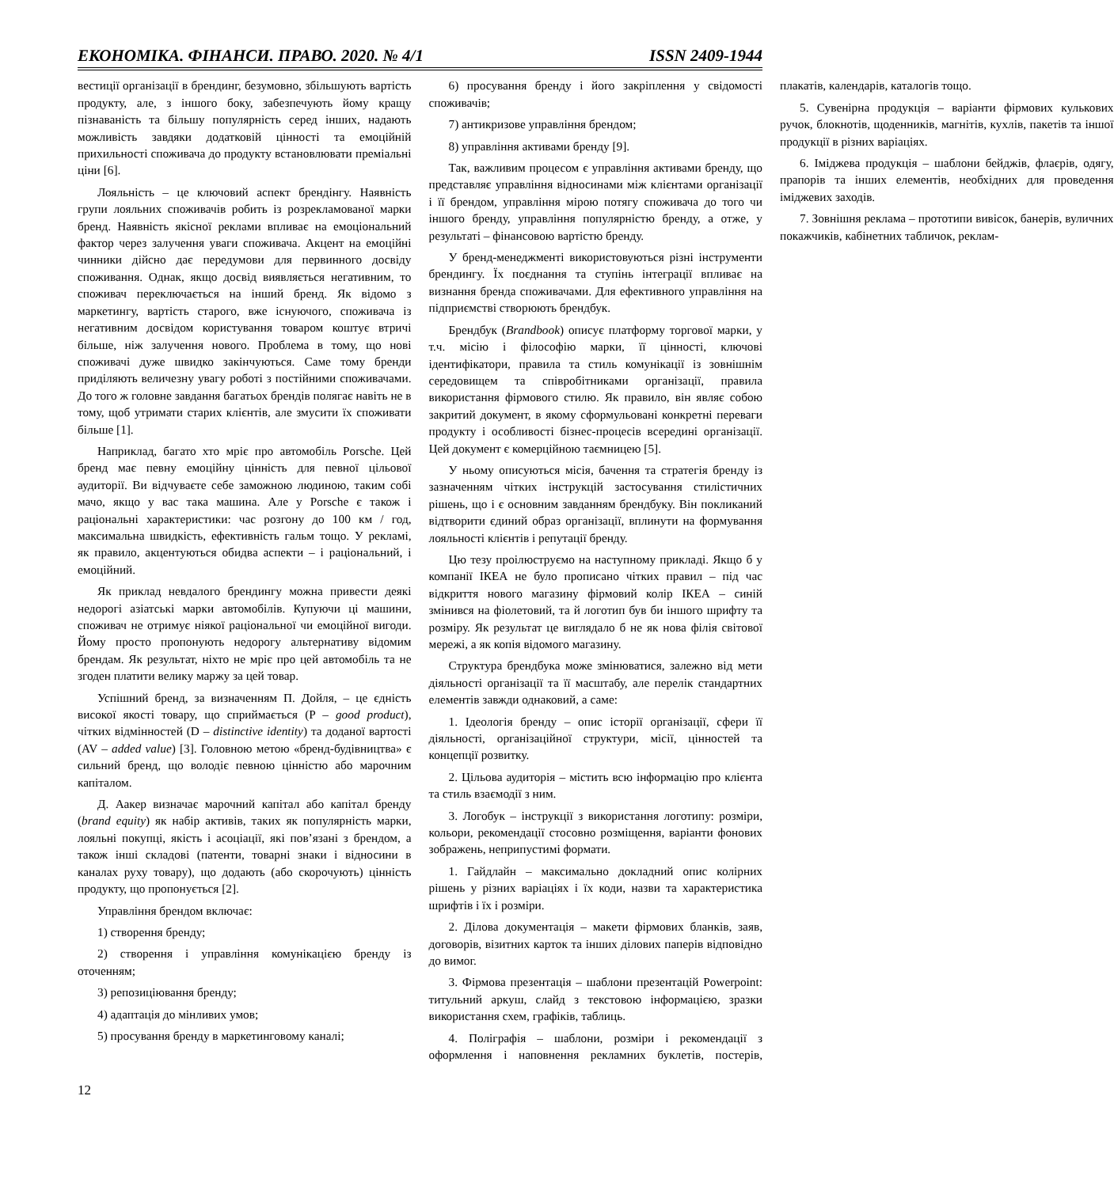ЕКОНОМІКА. ФІНАНСИ. ПРАВО. 2020. № 4/1 ISSN 2409-1944
вестиції організації в брендинг, безумовно, збільшують вартість продукту, але, з іншого боку, забезпечують йому кращу пізнаваність та більшу популярність серед інших, надають можливість завдяки додатковій цінності та емоційній прихильності споживача до продукту встановлювати преміальні ціни [6].
Лояльність – це ключовий аспект брендінгу. Наявність групи лояльних споживачів робить із розрекламованої марки бренд. Наявність якісної реклами впливає на емоціональний фактор через залучення уваги споживача. Акцент на емоційні чинники дійсно дає передумови для первинного досвіду споживання. Однак, якщо досвід виявляється негативним, то споживач переключається на інший бренд. Як відомо з маркетингу, вартість старого, вже існуючого, споживача із негативним досвідом користування товаром коштує втричі більше, ніж залучення нового. Проблема в тому, що нові споживачі дуже швидко закінчуються. Саме тому бренди приділяють величезну увагу роботі з постійними споживачами. До того ж головне завдання багатьох брендів полягає навіть не в тому, щоб утримати старих клієнтів, але змусити їх споживати більше [1].
Наприклад, багато хто мріє про автомобіль Porsche. Цей бренд має певну емоційну цінність для певної цільової аудиторії. Ви відчуваєте себе заможною людиною, таким собі мачо, якщо у вас така машина. Але у Porsche є також і раціональні характеристики: час розгону до 100 км / год, максимальна швидкість, ефективність гальм тощо. У рекламі, як правило, акцентуються обидва аспекти – і раціональний, і емоційний.
Як приклад невдалого брендингу можна привести деякі недорогі азіатські марки автомобілів. Купуючи ці машини, споживач не отримує ніякої раціональної чи емоційної вигоди. Йому просто пропонують недорогу альтернативу відомим брендам. Як результат, ніхто не мріє про цей автомобіль та не згоден платити велику маржу за цей товар.
Успішний бренд, за визначенням П. Дойля, – це єдність високої якості товару, що сприймається (P – good product), чітких відмінностей (D – distinctive identity) та доданої вартості (AV – added value) [3]. Головною метою «бренд-будівництва» є сильний бренд, що володіє певною цінністю або марочним капіталом.
Д. Аакер визначає марочний капітал або капітал бренду (brand equity) як набір активів, таких як популярність марки, лояльні покупці, якість і асоціації, які пов’язані з брендом, а також інші складові (патенти, товарні знаки і відносини в каналах руху товару), що додають (або скорочують) цінність продукту, що пропонується [2].
Управління брендом включає:
1) створення бренду;
2) створення і управління комунікацією бренду із оточенням;
3) репозиціювання бренду;
4) адаптація до мінливих умов;
5) просування бренду в маркетинговому каналі;
6) просування бренду і його закріплення у свідомості споживачів;
7) антикризове управління брендом;
8) управління активами бренду [9].
Так, важливим процесом є управління активами бренду, що представляє управління відносинами між клієнтами організації і її брендом, управління мірою потягу споживача до того чи іншого бренду, управління популярністю бренду, а отже, у результаті – фінансовою вартістю бренду.
У бренд-менеджменті використовуються різні інструменти брендингу. Їх поєднання та ступінь інтеграції впливає на визнання бренда споживачами. Для ефективного управління на підприємстві створюють брендбук.
Брендбук (Brandbook) описує платформу торгової марки, у т.ч. місію і філософію марки, її цінності, ключові ідентифікатори, правила та стиль комунікації із зовнішнім середовищем та співробітниками організації, правила використання фірмового стилю. Як правило, він являє собою закритий документ, в якому сформульовані конкретні переваги продукту і особливості бізнес-процесів всередині організації. Цей документ є комерційною таємницею [5].
У ньому описуються місія, бачення та стратегія бренду із зазначенням чітких інструкцій застосування стилістичних рішень, що і є основним завданням брендбуку. Він покликаний відтворити єдиний образ організації, вплинути на формування лояльності клієнтів і репутації бренду.
Цю тезу проілюструємо на наступному прикладі. Якщо б у компанії ІКЕА не було прописано чітких правил – під час відкриття нового магазину фірмовий колір ІКЕА – синій змінився на фіолетовий, та й логотип був би іншого шрифту та розміру. Як результат це виглядало б не як нова філія світової мережі, а як копія відомого магазину.
Структура брендбука може змінюватися, залежно від мети діяльності організації та її масштабу, але перелік стандартних елементів завжди однаковий, а саме:
1. Ідеологія бренду – опис історії організації, сфери її діяльності, організаційної структури, місії, цінностей та концепції розвитку.
2. Цільова аудиторія – містить всю інформацію про клієнта та стиль взаємодії з ним.
3. Логобук – інструкції з використання логотипу: розміри, кольори, рекомендації стосовно розміщення, варіанти фонових зображень, неприпустимі формати.
1. Гайдлайн – максимально докладний опис колірних рішень у різних варіаціях і їх коди, назви та характеристика шрифтів і їх і розміри.
2. Ділова документація – макети фірмових бланків, заяв, договорів, візитних карток та інших ділових паперів відповідно до вимог.
3. Фірмова презентація – шаблони презентацій Powerpoint: титульний аркуш, слайд з текстовою інформацією, зразки використання схем, графіків, таблиць.
4. Поліграфія – шаблони, розміри і рекомендації з оформлення і наповнення рекламних буклетів, постерів, плакатів, календарів, каталогів тощо.
5. Сувенірна продукція – варіанти фірмових кулькових ручок, блокнотів, щоденників, магнітів, кухлів, пакетів та іншої продукції в різних варіаціях.
6. Іміджева продукція – шаблони бейджів, флаєрів, одягу, прапорів та інших елементів, необхідних для проведення іміджевих заходів.
7. Зовнішня реклама – прототипи вивісок, банерів, вуличних покажчиків, кабінетних табличок, реклам-
12